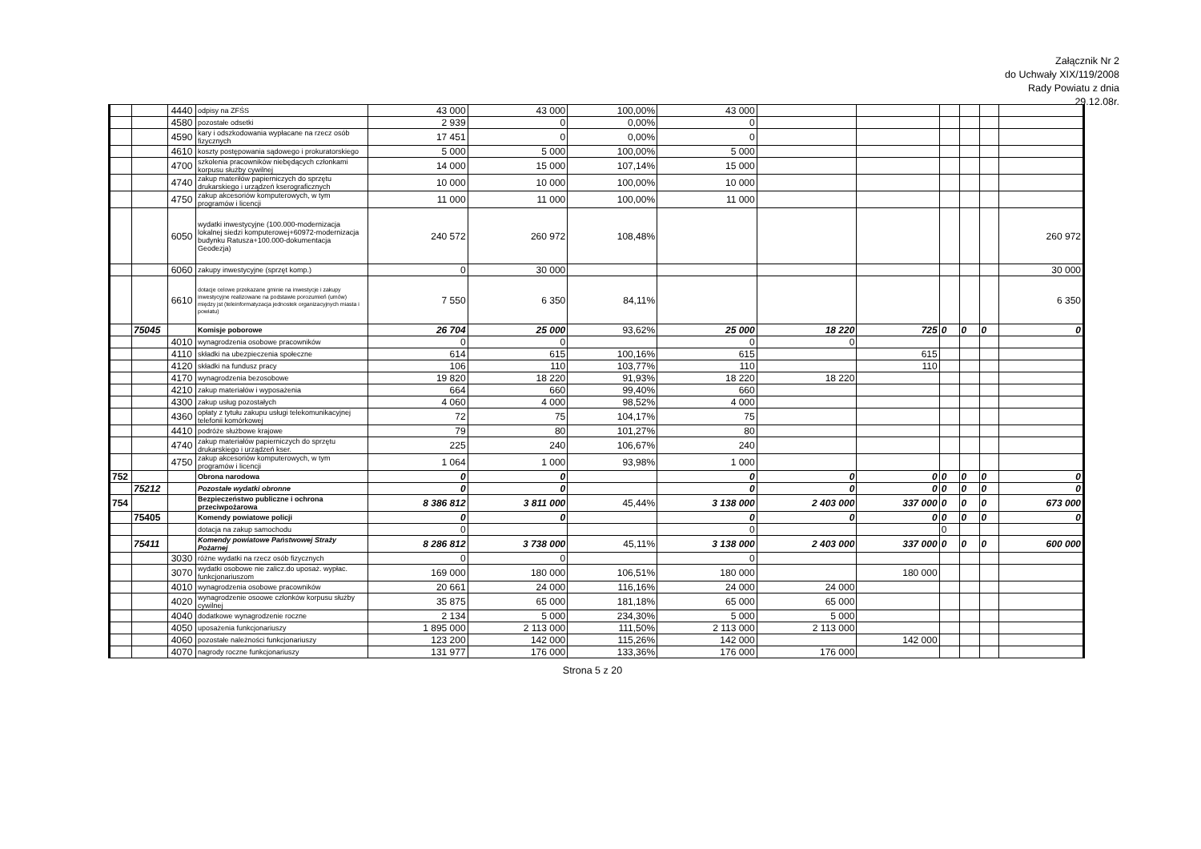Załącznik Nr 2
do Uchwały XIX/119/2008
Rady Powiatu z dnia
29.12.08r.
| | | 4440 | odpisy na ZFŚS | 43 000 | 43 000 | 100,00% | 43 000 | | | | | | |
| | | 4580 | pozostałe odsetki | 2 939 | 0 | 0,00% | 0 | | | | | | |
| | | 4590 | kary i odszkodowania wypłacane na rzecz osób fizycznych | 17 451 | 0 | 0,00% | 0 | | | | | | |
| | | 4610 | koszty postępowania sądowego i prokuratorskiego | 5 000 | 5 000 | 100,00% | 5 000 | | | | | | |
| | | 4700 | szkolenia pracowników niebędących członkami korpusu służby cywilnej | 14 000 | 15 000 | 107,14% | 15 000 | | | | | | |
| | | 4740 | zakup materiłów papierniczych do sprzętu drukarskiego i urządzeń kserograficznych | 10 000 | 10 000 | 100,00% | 10 000 | | | | | | |
| | | 4750 | zakup akcesoriów komputerowych, w tym programów i licencji | 11 000 | 11 000 | 100,00% | 11 000 | | | | | | |
| | | 6050 | wydatki inwestycyjne (100.000-modernizacja lokalnej siedzi komputerowej+60972-modernizacja budynku Ratusza+100.000-dokumentacja Geodezja) | 240 572 | 260 972 | 108,48% | | | | | | | 260 972 |
| | | 6060 | zakupy inwestycyjne (sprzęt komp.) | 0 | 30 000 | | | | | | | | 30 000 |
| | | 6610 | dotacje celowe przekazane gminie na inwestycje i zakupy inwestycyjne realizowane na podstawie porozumień (umów) między jst (teleinformatyzacja jednostek organizacyjnych miasta i powiatu) | 7 550 | 6 350 | 84,11% | | | | | | | 6 350 |
| | 75045 | | Komisje poborowe | 26 704 | 25 000 | 93,62% | 25 000 | 18 220 | 725 | 0 | 0 | 0 | 0 |
| | | 4010 | wynagrodzenia osobowe pracowników | 0 | 0 | | 0 | 0 | | | | | |
| | | 4110 | składki na ubezpieczenia społeczne | 614 | 615 | 100,16% | 615 | | 615 | | | | |
| | | 4120 | składki na fundusz pracy | 106 | 110 | 103,77% | 110 | | 110 | | | | |
| | | 4170 | wynagrodzenia bezosobowe | 19 820 | 18 220 | 91,93% | 18 220 | 18 220 | | | | | |
| | | 4210 | zakup materiałów i wyposażenia | 664 | 660 | 99,40% | 660 | | | | | | |
| | | 4300 | zakup usług pozostałych | 4 060 | 4 000 | 98,52% | 4 000 | | | | | | |
| | | 4360 | opłaty z tytułu zakupu usługi telekomunikacyjnej telefonii komórkowej | 72 | 75 | 104,17% | 75 | | | | | | |
| | | 4410 | podróże służbowe krajowe | 79 | 80 | 101,27% | 80 | | | | | | |
| | | 4740 | zakup materiałów papierniczych do sprzętu drukarskiego i urządzeń kser. | 225 | 240 | 106,67% | 240 | | | | | | |
| | | 4750 | zakup akcesoriów komputerowych, w tym programów i licencji | 1 064 | 1 000 | 93,98% | 1 000 | | | | | | |
| 752 | | | Obrona narodowa | 0 | 0 | | 0 | 0 | 0 | 0 | 0 | 0 | 0 |
| | 75212 | | Pozostałe wydatki obronne | 0 | 0 | | 0 | 0 | 0 | 0 | 0 | 0 | 0 |
| 754 | | | Bezpieczeństwo publiczne i ochrona przeciwpożarowa | 8 386 812 | 3 811 000 | 45,44% | 3 138 000 | 2 403 000 | 337 000 | 0 | 0 | 0 | 673 000 |
| | 75405 | | Komendy powiatowe policji | 0 | 0 | | 0 | 0 | 0 | 0 | 0 | 0 | 0 |
| | | | dotacja na zakup samochodu | 0 | | | 0 | | | 0 | | | |
| | 75411 | | Komendy powiatowe Państwowej Straży Pożarnej | 8 286 812 | 3 738 000 | 45,11% | 3 138 000 | 2 403 000 | 337 000 | 0 | 0 | 0 | 600 000 |
| | | 3030 | różne wydatki na rzecz osób fizycznych | 0 | 0 | | 0 | | | | | | |
| | | 3070 | wydatki osobowe nie zalicz.do uposaż. wypłac. funkcjonariuszom | 169 000 | 180 000 | 106,51% | 180 000 | | 180 000 | | | | |
| | | 4010 | wynagrodzenia osobowe pracowników | 20 661 | 24 000 | 116,16% | 24 000 | 24 000 | | | | | |
| | | 4020 | wynagrodzenie osoowe członków korpusu służby cywilnej | 35 875 | 65 000 | 181,18% | 65 000 | 65 000 | | | | | |
| | | 4040 | dodatkowe wynagrodzenie roczne | 2 134 | 5 000 | 234,30% | 5 000 | 5 000 | | | | | |
| | | 4050 | uposażenia funkcjonariuszy | 1 895 000 | 2 113 000 | 111,50% | 2 113 000 | 2 113 000 | | | | | |
| | | 4060 | pozostałe należności funkcjonariuszy | 123 200 | 142 000 | 115,26% | 142 000 | | 142 000 | | | | |
| | | 4070 | nagrody roczne funkcjonariuszy | 131 977 | 176 000 | 133,36% | 176 000 | 176 000 | | | | | |
Strona 5 z 20